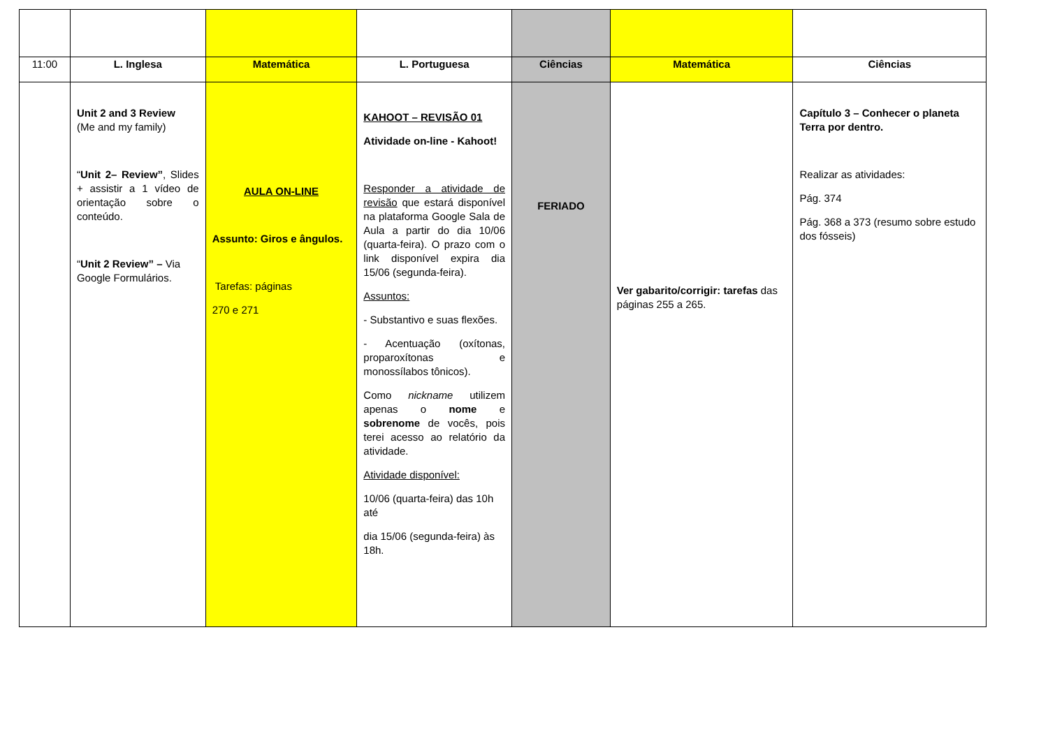| 11:00 | L. Inglesa | Matemática | L. Portuguesa | Ciências | Matemática | Ciências |
| | Unit 2 and 3 Review (Me and my family) “ Unit 2– Review” , Slides + assistir a 1 vídeo de orientação sobre o conteúdo. “ Unit 2 Review” – Via Google Formulários. | AULA ON-LINE Assunto: Giros e ângulos. Tarefas: páginas 270 e 271 | KAHOOT – REVISÃO 01 Atividade on-line - Kahoot! Responder a atividade de revisão que estará disponível na plataforma Google Sala de Aula a partir do dia 10/06 (quarta-feira). O prazo com o link disponível expira dia 15/06 (segunda-feira). Assuntos: - Substantivo e suas flexões. - Acentuação (oxítonas, proparoxítonas e monossílabos tônicos). Como nickname utilizem apenas o nome e sobrenome de vocês, pois terei acesso ao relatório da atividade. Atividade disponível: 10/06 (quarta-feira) das 10h até dia 15/06 (segunda-feira) às 18h. | FERIADO | Ver gabarito/corrigir: tarefas das páginas 255 a 265. | Capítulo 3 – Conhecer o planeta Terra por dentro. Realizar as atividades: Pág. 374 Pág. 368 a 373 (resumo sobre estudo dos fósseis) |